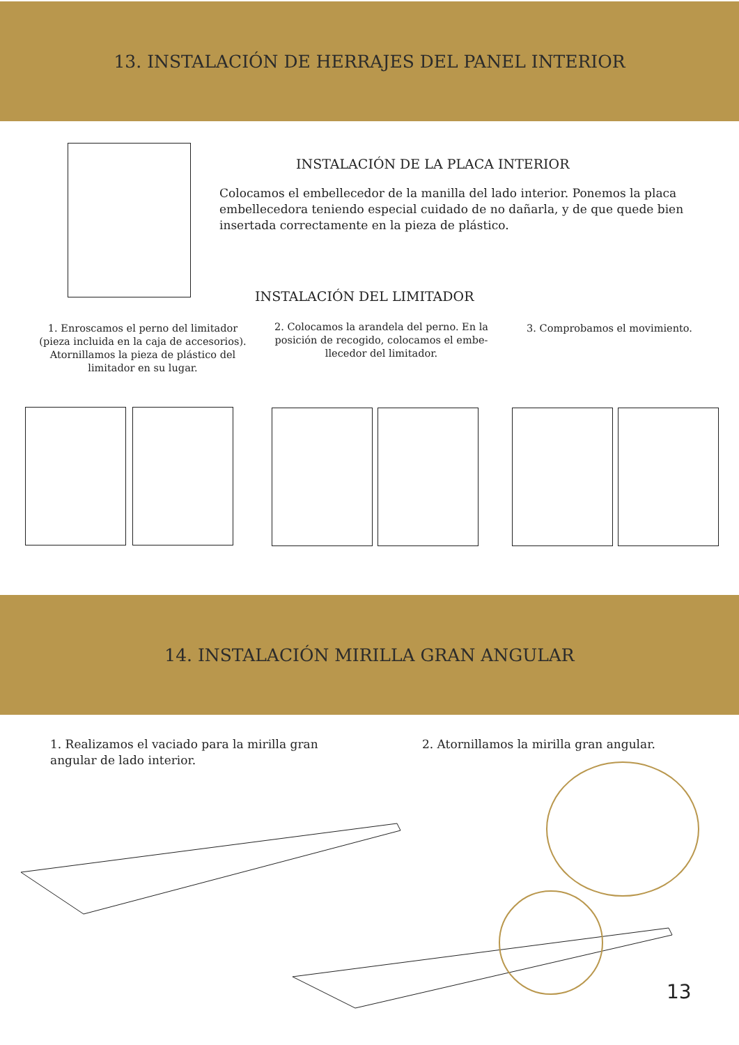13. INSTALACIÓN DE HERRAJES DEL PANEL INTERIOR
INSTALACIÓN DE LA PLACA INTERIOR
Colocamos el embellecedor de la manilla del lado interior. Ponemos la placa embellecedora teniendo especial cuidado de no dañarla, y de que quede bien insertada correctamente en la pieza de plástico.
INSTALACIÓN DEL LIMITADOR
1. Enroscamos el perno del limitador (pieza incluida en la caja de accesorios). Atornillamos la pieza de plástico del limitador en su lugar.
2. Colocamos la arandela del perno. En la posición de recogido, colocamos el embe-llecedor del limitador.
3. Comprobamos el movimiento.
14. INSTALACIÓN MIRILLA GRAN ANGULAR
1. Realizamos el vaciado para la mirilla gran angular de lado interior.
2. Atornillamos la mirilla gran angular.
13